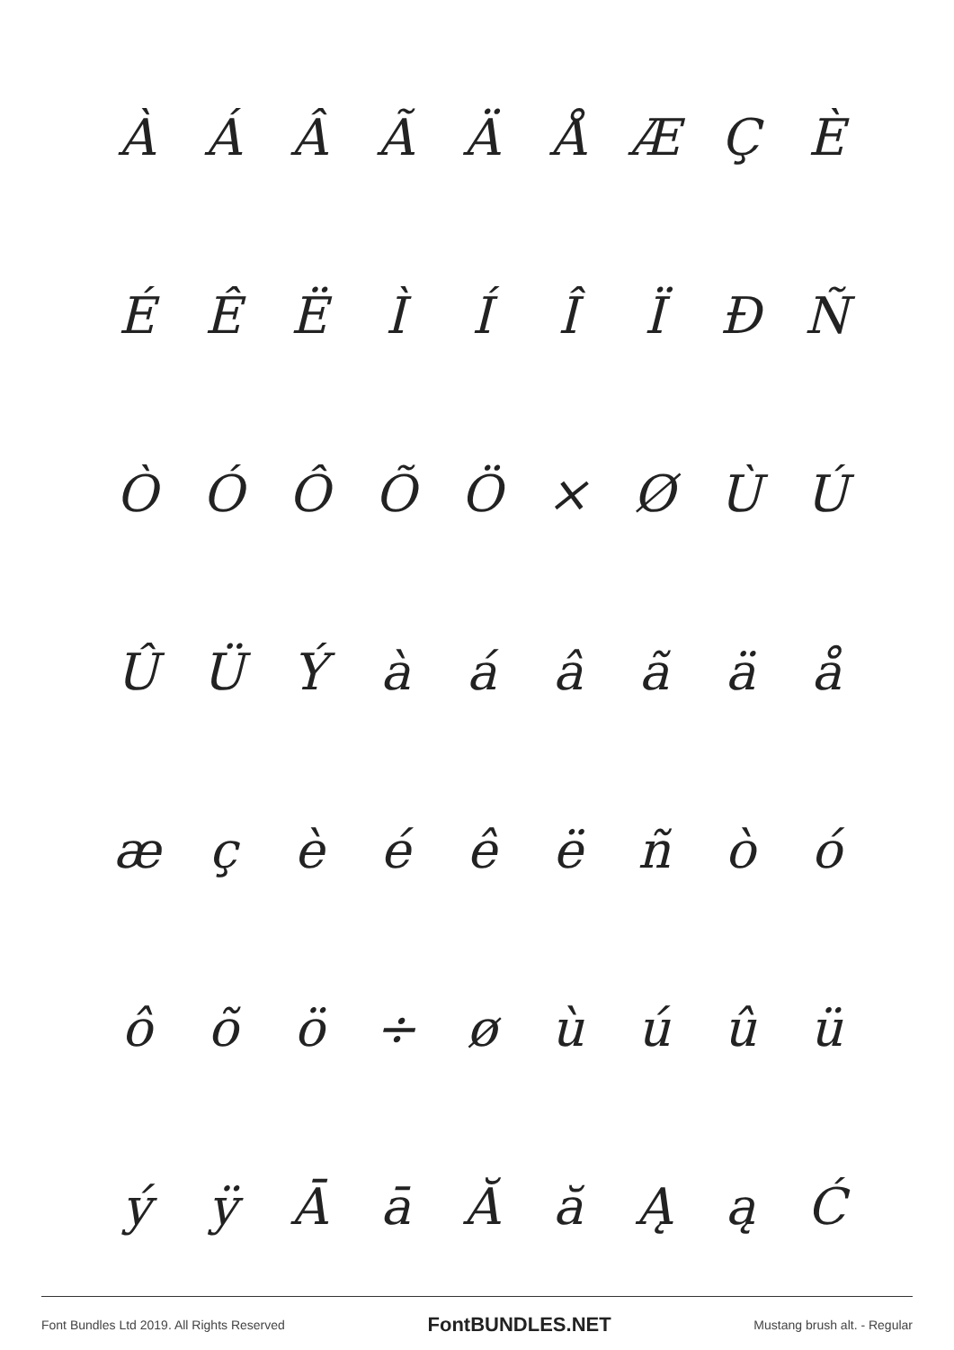À Á Â Ã Ä Å Æ Ç È
É Ê Ë Ì Í Î Ï Ð Ñ
Ò Ó Ô Õ Ö × Ø Ù Ú
Û Ü Ý à á â ã ä å
æ ç è é ê ë ñ ò ó
ô õ ö ÷ ø ù ú û ü
ý ÿ Ā ā Ă ă Ą ą Ć
Font Bundles Ltd 2019. All Rights Reserved FontBUNDLES.NET Mustang brush alt. - Regular